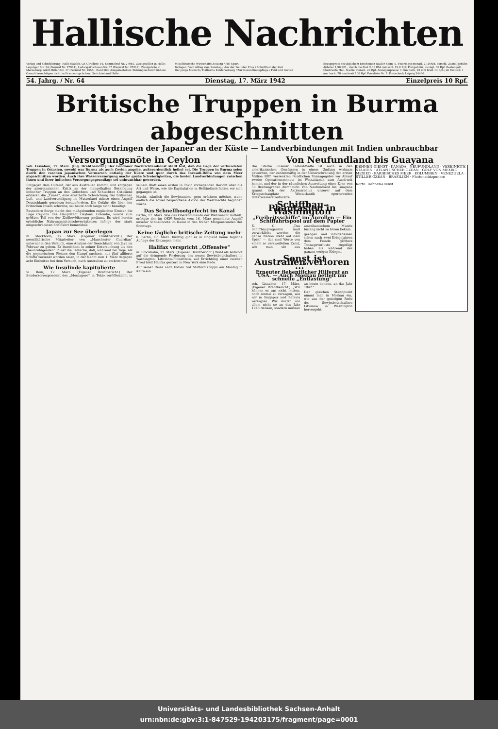Hallische Nachrichten
Verlag und Schriftleitung: Halle (Saale), Gr. Ulrichstr. 16. Sammelruf-Nr. 27981. Zweigstellen in Halle: Leipziger Str. 34 (Fernruf Nr. 27981), Ludwig-Wucherer-Str. 87 (Fernruf Nr. 25517). Zweigstelle in Merseburg: Adolf-Hitler-Str. 17 (Fernruf Nr. 2558). Rund 800 Ausgabestellen. Störungen durch höhere Gewalt berechtigen nicht zu Ersatzansprüchen. Gerichtsstand Halle.
Mitteldeutsche Wirtschafts-Zeitung / HN-Sport
Beilagen: Vom Alltag zum Sonntag / Aus der Welt der Frau / Schrifttum der Zeit
Der junge Mensch / Hallische Kinderzeitung / Zur Gesundheitspflege / Feld und Garten
Bezugspreis bei täglichem Erscheinen (außer Sonn- u. Feiertags) monatl. 2,10 RM. einschl. Zustellgebühr, Abholer 1,90 RM., durch die Post 2,30 RM. (einschl. 19,8 Rpf. Postgebühr) zuzügl. 36 Rpf. Bestellgeld. Illustrierte Hall. Nachr. monatl. 20 Rpf. Anzeigenpreise: 1 mm hoch, 22 mm breit 14 Rpf.; im Textteil: 1 mm hoch, 78 mm breit 100 Rpf. Preisliste Nr. 7. Postscheck Leipzig 24480.
54. Jahrg. / Nr. 64 Dienstag, 17. März 1942 Einzelpreis 10 Rpf.
Britische Truppen in Burma abgeschnitten
Schnelles Vordringen der Japaner an der Küste — Landverbindungen mit Indien unbrauchbar
Versorgungsnöte in Ceylon
vob. Lissabon, 17. März. (Eig. Drahtbericht.) Der Londoner Nachrichtendienst stellt fest, daß die Lage der verbündeten Truppen in Ostasien, sowohl was Burma als auch Ceylon angehe, außerordentlich heikel sei. Die Truppen in Burma seien durch den raschen japanischen Vormarsch entlang der Küste und quer durch das Irawadi-Delta von dem Meer abgeschnitten worden. Auch ihre Wasserversorgung mache große Schwierigkeiten, die besten Landverbindungen zwischen ihnen und ihrer indischen Versorgungsgrundlage sei unbrauchbar geworden.
Entgegen dem Hilferuf, der aus Australien kommt, und entgegen der amerikanischen Kritik an der mangelhaften Beteiligung indischer Truppen an den Gefechten und Schlachten Ostasiens erklären die „Times“, eine ernsthafte Schwächung der britischen Luft- und Landverteidigung im Mutterland müsse einen Angriff Deutschlands geradezu herausfordern. Die Gefahr, die über den britischen Inseln schwebe, sei heute noch lange nicht beseitigt.
Besondere Sorge macht den maßgebenden englischen Kreisen die Lage Ceylons. Die Hauptstadt Ceylons, Colombo, wurde zum größten Teil von der Zivilbevölkerung geräumt. Es wird bereits erhebliche Nahrungsmittelschwierigkeiten infolge der stark eingeschränkten Schiffahrt bemerkbar.
Japan zur See überlegen
m. Stockholm, 17. März. (Eigener Drahtbericht.) Der seemilitärische Mitarbeiter von „Manchester Guardian“ unternahm den Versuch, eine Analyse der Seeschlacht von Java im Februar zu geben. Er bezeichnet in seiner Untersuchung als den „beunruhigenden“ Punkt die Tatsache, daß, während bei Tage, als die gegnerischen Flotten den Kampf suchten, nur fünf alliierte Schiffe versenkt worden seien, in der Nacht zum 1. März dagegen acht Einheiten bei dem Versuch, nach Australien zu entkommen.
Wie Insulinde kapitulierte
w. Rom, 17. März. (Eigener Drahtbericht.) Der Sonderkorrespondent des „Messagero“ in Tokio veröffentlicht in seinem Blatt einen ersten in Tokio vorliegenden Bericht über die Art und Weise, wie die Kapitulation in Holländisch-Indien vor sich gegangen ist.
Macht, nämlich die Sowjetunion, gern erfahren möchte, wann endlich die soviel besprochene Aktion der Westmächte beginnen würde.
Das Schnellbootgefecht im Kanal
Berlin, 17. März. Wie das Oberkommando der Wehrmacht mitteilt, erfolgte der im OKW.-Bericht vom 16. März gemeldete Angriff unserer Schnellboote im Kanal in den frühen Morgenstunden des Sonntags.
Keine tägliche britische Zeitung mehr
b. Berlin, 17. März. Künftig gibt es in England keine tägliche Auflage der Zeitungen mehr.
Halifax verspricht „Offensive“
m. Stockholm, 17. März. (Eigener Drahtbericht.) Wohl als Antwort auf die dringende Forderung des neuen Sowjetbotschafters in Washington, Litwinow-Finkelstein, auf Errichtung einer zweiten Front hielt Halifax gestern in New York eine Rede.
Auf seiner Reise nach Indien traf Stafford Cripps am Montag in Kairo ein.
Von Neufundland bis Guayana
DEHNEN-DIENST · KANADA · NEUFUNDLAND · VEREINIGTE STAATEN · ATLANTISCHER OZEAN · GOLF VON MEXIKO · MEXIKO · KARIBISCHES MEER · KOLUMBIEN · VENEZUELA · STILLER OZEAN · BRASILIEN · Flottenstützpunkte
Karte: Dehnen-Dienst
Die Stärke unserer U-Boot-Waffe ist auch in den amerikanischen Gewässern in einem Umfang wirksam geworden, der zahlenmäßig in der Ueberschreitung der ersten Million BRT. versenkten feindlichen Tonnagegutes vor Ablauf zweier Operationsmonate im Westatlantik zum Ausdruck kommt und der in der räumlichen Ausweitung einer Zone von 50 Breitengraden durchmißt: Von Neufundland bis Guayana spannt sich der Aktionsradius unserer auf dem Kriegsschauplatz Westatlantik operierenden Unterwasserstreitkräfte.
Schiffbau-Phantasien in Washington
„Freiheitsschiffe“ im Anrollen — Ein Schiffahrtspool auf dem Papier
K. G. „Das Schiffbauprogramm muß verwirklicht werden, die ganze Nation steht auf dem Spiel“ — das sind Worte von einem so verzweifelten Ernst, wie man sie aus amerikanischem Munde bislang nicht zu hören bekam.
gezogen und infolgedessen schon nach zwei Kriegsjahren dem Feinde größere Tonnageverluste zugefügt haben als während des ganzen vorigen Krieges.
„Sonst ist Australien verloren ...“
Erneuter flehentlicher Hilferuf an USA. — Auch Moskau bettelt um schnelle „Entlastung“
sch. Lissabon, 17. März. (Eigener Drahtbericht.) „Wir können es uns nicht leisten, noch einmal zu versagen, wie wir in Singapur und Batavia versagten. Wir dürfen vor allem nicht so an das Jahr 1943 denken, sondern müssen an heute denken, an das Jahr 1942.“
Den gleichen Standpunkt nimmt man in Moskau ein, wie aus der gestrigen Rede des Sowjetbotschafters Litwinow in Washington hervorgeht.
Universitäts- und Landesbibliothek Sachsen-Anhalt
urn:nbn:de:gbv:3:1-847529-194203175/fragment/page=0001